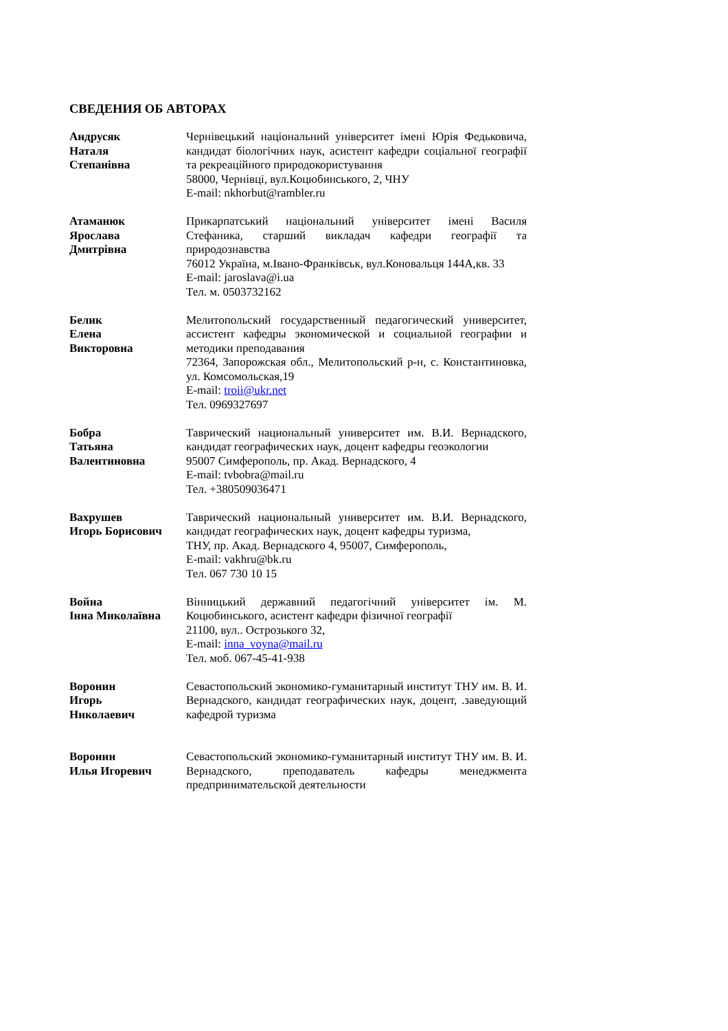СВЕДЕНИЯ ОБ АВТОРАХ
Андрусяк
Наталя
Степанівна
Чернівецький національний університет імені Юрія Федьковича, кандидат біологічних наук, асистент кафедри соціальної географії та рекреаційного природокористування
58000, Чернівці, вул.Коцюбинського, 2, ЧНУ
E-mail: nkhorbut@rambler.ru
Атаманюк
Ярослава
Дмитрівна
Прикарпатський національний університет імені Василя Стефаника, старший викладач кафедри географії та природознавства
76012 Україна, м.Івано-Франківськ, вул.Коновальця 144А,кв. 33
E-mail: jaroslava@i.ua
Тел. м. 0503732162
Белик
Елена
Викторовна
Мелитопольский государственный педагогический университет, ассистент кафедры экономической и социальной географии и методики преподавания
72364, Запорожская обл., Мелитопольский р-н, с. Константиновка, ул. Комсомольская,19
E-mail: troii@ukr.net
Тел. 0969327697
Бобра
Татьяна
Валентиновна
Таврический национальный университет им. В.И. Вернадского, кандидат географических наук, доцент кафедры геоэкологии
95007 Симферополь, пр. Акад. Вернадского, 4
E-mail: tvbobra@mail.ru
Тел. +380509036471
Вахрушев
Игорь Борисович
Таврический национальный университет им. В.И. Вернадского, кандидат географических наук, доцент кафедры туризма,
ТНУ, пр. Акад. Вернадского 4, 95007, Симферополь,
E-mail: vakhru@bk.ru
Тел. 067 730 10 15
Война
Інна Миколаївна
Вінницький державний педагогічний університет ім. М. Коцюбинського, асистент кафедри фізичної географії
21100, вул.. Острозького 32,
E-mail: inna_voyna@mail.ru
Тел. моб. 067-45-41-938
Воронин
Игорь
Николаевич
Севастопольский экономико-гуманитарный институт ТНУ им. В. И. Вернадского, кандидат географических наук, доцент, .заведующий кафедрой туризма
Воронин
Илья Игоревич
Севастопольский экономико-гуманитарный институт ТНУ им. В. И. Вернадского, преподаватель кафедры менеджмента предпринимательской деятельности